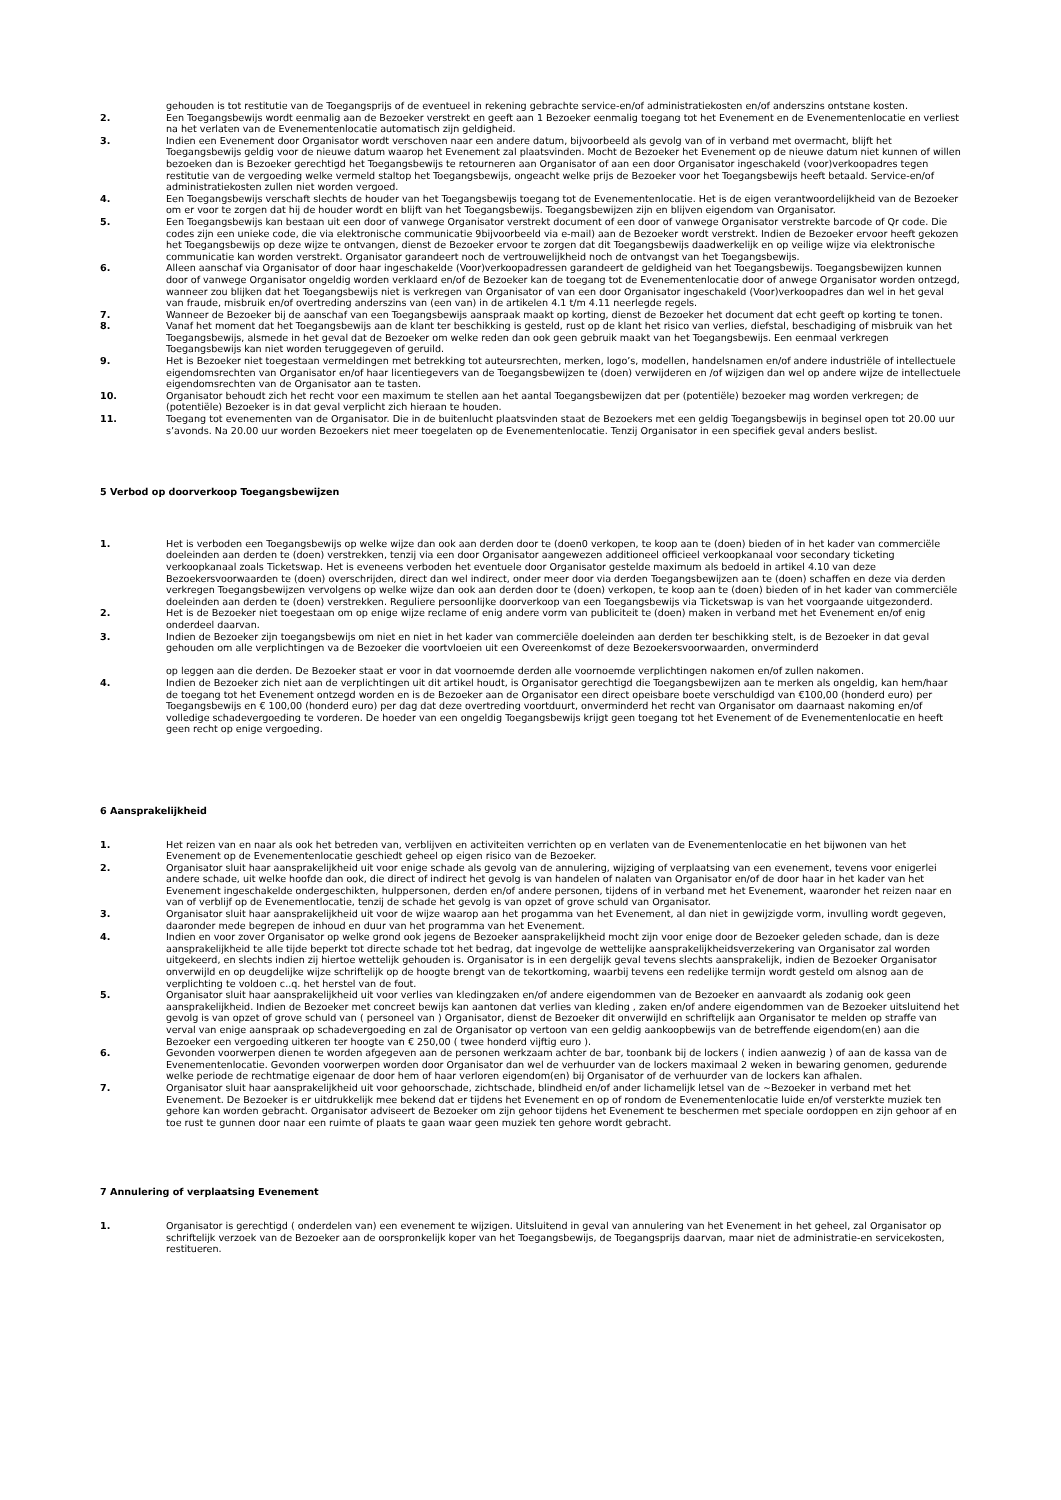gehouden is tot restitutie van de Toegangsprijs of de eventueel in rekening gebrachte service-en/of administratiekosten en/of anderszins ontstane kosten.
2. Een Toegangsbewijs wordt eenmalig aan de Bezoeker verstrekt en geeft aan 1 Bezoeker eenmalig toegang tot het Evenement en de Evenementenlocatie en verliest na het verlaten van de Evenementenlocatie automatisch zijn geldigheid.
3. Indien een Evenement door Organisator wordt verschoven naar een andere datum, bijvoorbeeld als gevolg van of in verband met overmacht, blijft het Toegangsbewijs geldig voor de nieuwe datum waarop het Evenement zal plaatsvinden. Mocht de Bezoeker het Evenement op de nieuwe datum niet kunnen of willen bezoeken dan is Bezoeker gerechtigd het Toegangsbewijs te retourneren aan Organisator of aan een door Organisator ingeschakeld (voor)verkoopadres tegen restitutie van de vergoeding welke vermeld staltop het Toegangsbewijs, ongeacht welke prijs de Bezoeker voor het Toegangsbewijs heeft betaald. Service-en/of administratiekosten zullen niet worden vergoed.
4. Een Toegangsbewijs verschaft slechts de houder van het Toegangsbewijs toegang tot de Evenementenlocatie. Het is de eigen verantwoordelijkheid van de Bezoeker om er voor te zorgen dat hij de houder wordt en blijft van het Toegangsbewijs. Toegangsbewijzen zijn en blijven eigendom van Organisator.
5. Een Toegangsbewijs kan bestaan uit een door of vanwege Organisator verstrekt document of een door of vanwege Organisator verstrekte barcode of Qr code. Die codes zijn een unieke code, die via elektronische communicatie 9bijvoorbeeld via e-mail) aan de Bezoeker wordt verstrekt. Indien de Bezoeker ervoor heeft gekozen het Toegangsbewijs op deze wijze te ontvangen, dienst de Bezoeker ervoor te zorgen dat dit Toegangsbewijs daadwerkelijk en op veilige wijze via elektronische communicatie kan worden verstrekt. Organisator garandeert noch de vertrouwelijkheid noch de ontvangst van het Toegangsbewijs.
6. Alleen aanschaf via Organisator of door haar ingeschakelde (Voor)verkoopadressen garandeert de geldigheid van het Toegangsbewijs. Toegangsbewijzen kunnen door of vanwege Organisator ongeldig worden verklaard en/of de Bezoeker kan de toegang tot de Evenementenlocatie door of anwege Organisator worden ontzegd, wanneer zou blijken dat het Toegangsbewijs niet is verkregen van Organisator of van een door Organisator ingeschakeld (Voor)verkoopadres dan wel in het geval van fraude, misbruik en/of overtreding anderszins van (een van) in de artikelen 4.1 t/m 4.11 neerlegde regels.
7. Wanneer de Bezoeker bij de aanschaf van een Toegangsbewijs aanspraak maakt op korting, dienst de Bezoeker het document dat echt geeft op korting te tonen.
8. Vanaf het moment dat het Toegangsbewijs aan de klant ter beschikking is gesteld, rust op de klant het risico van verlies, diefstal, beschadiging of misbruik van het Toegangsbewijs, alsmede in het geval dat de Bezoeker om welke reden dan ook geen gebruik maakt van het Toegangsbewijs. Een eenmaal verkregen Toegangsbewijs kan niet worden teruggegeven of geruild.
9. Het is Bezoeker niet toegestaan vermeldingen met betrekking tot auteursrechten, merken, logo’s, modellen, handelsnamen en/of andere industriële of intellectuele eigendomsrechten van Organisator en/of haar licentiegevers van de Toegangsbewijzen te (doen) verwijderen en /of wijzigen dan wel op andere wijze de intellectuele eigendomsrechten van de Organisator aan te tasten.
10. Organisator behoudt zich het recht voor een maximum te stellen aan het aantal Toegangsbewijzen dat per (potentiële) bezoeker mag worden verkregen; de (potentiële) Bezoeker is in dat geval verplicht zich hieraan te houden.
11. Toegang tot evenementen van de Organisator. Die in de buitenlucht plaatsvinden staat de Bezoekers met een geldig Toegangsbewijs in beginsel open tot 20.00 uur s’avonds. Na 20.00 uur worden Bezoekers niet meer toegelaten op de Evenementenlocatie. Tenzij Organisator in een specifiek geval anders beslist.
5 Verbod op doorverkoop Toegangsbewijzen
1. Het is verboden een Toegangsbewijs op welke wijze dan ook aan derden door te (doen0 verkopen, te koop aan te (doen) bieden of in het kader van commerciële doeleinden aan derden te (doen) verstrekken, tenzij via een door Organisator aangewezen additioneel officieel verkoopkanaal voor secondary ticketing verkoopkanaal zoals Ticketswap. Het is eveneens verboden het eventuele door Organisator gestelde maximum als bedoeld in artikel 4.10 van deze Bezoekersvoorwaarden te (doen) overschrijden, direct dan wel indirect, onder meer door via derden Toegangsbewijzen aan te (doen) schaffen en deze via derden verkregen Toegangsbewijzen vervolgens op welke wijze dan ook aan derden door te (doen) verkopen, te koop aan te (doen) bieden of in het kader van commerciële doeleinden aan derden te (doen) verstrekken. Reguliere persoonlijke doorverkoop van een Toegangsbewijs via Ticketswap is van het voorgaande uitgezonderd.
2. Het is de Bezoeker niet toegestaan om op enige wijze reclame of enig andere vorm van publiciteit te (doen) maken in verband met het Evenement en/of enig onderdeel daarvan.
3. Indien de Bezoeker zijn toegangsbewijs om niet en niet in het kader van commerciële doeleinden aan derden ter beschikking stelt, is de Bezoeker in dat geval gehouden om alle verplichtingen va de Bezoeker die voortvloeien uit een Overeenkomst of deze Bezoekersvoorwaarden, onverminderd
op leggen aan die derden. De Bezoeker staat er voor in dat voornoemde derden alle voornoemde verplichtingen nakomen en/of zullen nakomen.
4. Indien de Bezoeker zich niet aan de verplichtingen uit dit artikel houdt, is Organisator gerechtigd die Toegangsbewijzen aan te merken als ongeldig, kan hem/haar de toegang tot het Evenement ontzegd worden en is de Bezoeker aan de Organisator een direct opeisbare boete verschuldigd van €100,00 (honderd euro) per Toegangsbewijs en € 100,00 (honderd euro) per dag dat deze overtreding voortduurt, onverminderd het recht van Organisator om daarnaast nakoming en/of volledige schadevergoeding te vorderen. De hoeder van een ongeldig Toegangsbewijs krijgt geen toegang tot het Evenement of de Evenementenlocatie en heeft geen recht op enige vergoeding.
6 Aansprakelijkheid
1. Het reizen van en naar als ook het betreden van, verblijven en activiteiten verrichten op en verlaten van de Evenementenlocatie en het bijwonen van het Evenement op de Evenementenlocatie geschiedt geheel op eigen risico van de Bezoeker.
2. Organisator sluit haar aansprakelijkheid uit voor enige schade als gevolg van de annulering, wijziging of verplaatsing van een evenement, tevens voor enigerlei andere schade, uit welke hoofde dan ook, die direct of indirect het gevolg is van handelen of nalaten van Organisator en/of de door haar in het kader van het Evenement ingeschakelde ondergeschikten, hulppersonen, derden en/of andere personen, tijdens of in verband met het Evenement, waaronder het reizen naar en van of verblijf op de Evenementlocatie, tenzij de schade het gevolg is van opzet of grove schuld van Organisator.
3. Organisator sluit haar aansprakelijkheid uit voor de wijze waarop aan het progamma van het Evenement, al dan niet in gewijzigde vorm, invulling wordt gegeven, daaronder mede begrepen de inhoud en duur van het programma van het Evenement.
4. Indien en voor zover Organisator op welke grond ook jegens de Bezoeker aansprakelijkheid mocht zijn voor enige door de Bezoeker geleden schade, dan is deze aansprakelijkheid te alle tijde beperkt tot directe schade tot het bedrag, dat ingevolge de wettelijke aansprakelijkheidsverzekering van Organisator zal worden uitgekeerd, en slechts indien zij hiertoe wettelijk gehouden is. Organisator is in een dergelijk geval tevens slechts aansprakelijk, indien de Bezoeker Organisator onverwijld en op deugdelijke wijze schriftelijk op de hoogte brengt van de tekortkoming, waarbij tevens een redelijke termijn wordt gesteld om alsnog aan de verplichting te voldoen c..q. het herstel van de fout.
5. Organisator sluit haar aansprakelijkheid uit voor verlies van kledingzaken en/of andere eigendommen van de Bezoeker en aanvaardt als zodanig ook geen aansprakelijkheid. Indien de Bezoeker met concreet bewijs kan aantonen dat verlies van kleding , zaken en/of andere eigendommen van de Bezoeker uitsluitend het gevolg is van opzet of grove schuld van ( personeel van ) Organisator, dienst de Bezoeker dit onverwijld en schriftelijk aan Organisator te melden op straffe van verval van enige aanspraak op schadevergoeding en zal de Organisator op vertoon van een geldig aankoopbewijs van de betreffende eigendom(en) aan die Bezoeker een vergoeding uitkeren ter hoogte van € 250,00 ( twee honderd vijftig euro ).
6. Gevonden voorwerpen dienen te worden afgegeven aan de personen werkzaam achter de bar, toonbank bij de lockers ( indien aanwezig ) of aan de kassa van de Evenementenlocatie. Gevonden voorwerpen worden door Organisator dan wel de verhuurder van de lockers maximaal 2 weken in bewaring genomen, gedurende welke periode de rechtmatige eigenaar de door hem of haar verloren eigendom(en) bij Organisator of de verhuurder van de lockers kan afhalen.
7. Organisator sluit haar aansprakelijkheid uit voor gehoorschade, zichtschade, blindheid en/of ander lichamelijk letsel van de ~Bezoeker in verband met het Evenement. De Bezoeker is er uitdrukkelijk mee bekend dat er tijdens het Evenement en op of rondom de Evenementenlocatie luide en/of versterkte muziek ten gehore kan worden gebracht. Organisator adviseert de Bezoeker om zijn gehoor tijdens het Evenement te beschermen met speciale oordoppen en zijn gehoor af en toe rust te gunnen door naar een ruimte of plaats te gaan waar geen muziek ten gehore wordt gebracht.
7 Annulering of verplaatsing Evenement
1. Organisator is gerechtigd ( onderdelen van) een evenement te wijzigen. Uitsluitend in geval van annulering van het Evenement in het geheel, zal Organisator op schriftelijk verzoek van de Bezoeker aan de oorspronkelijk koper van het Toegangsbewijs, de Toegangsprijs daarvan, maar niet de administratie-en servicekosten, restitueren.